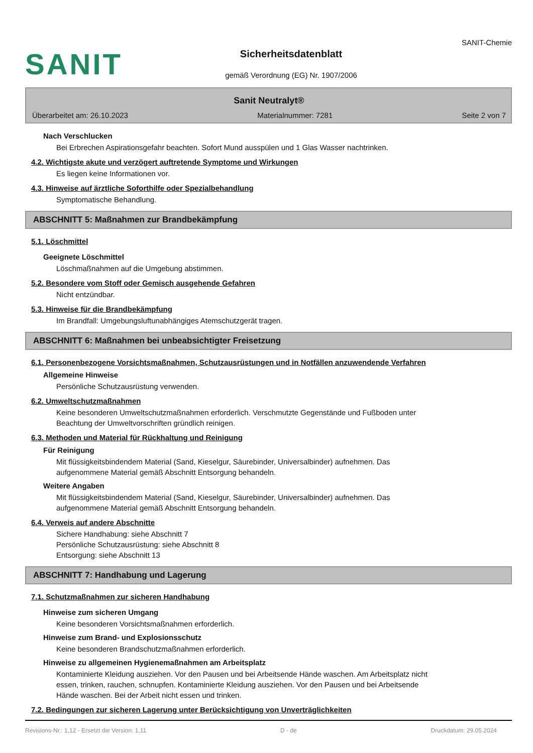SANIT
Sicherheitsdatenblatt
gemäß Verordnung (EG) Nr. 1907/2006
SANIT-Chemie
Sanit Neutralyt®
Überarbeitet am: 26.10.2023 Materialnummer: 7281 Seite 2 von 7
Nach Verschlucken
Bei Erbrechen Aspirationsgefahr beachten. Sofort Mund ausspülen und 1 Glas Wasser nachtrinken.
4.2. Wichtigste akute und verzögert auftretende Symptome und Wirkungen
Es liegen keine Informationen vor.
4.3. Hinweise auf ärztliche Soforthilfe oder Spezialbehandlung
Symptomatische Behandlung.
ABSCHNITT 5: Maßnahmen zur Brandbekämpfung
5.1. Löschmittel
Geeignete Löschmittel
Löschmaßnahmen auf die Umgebung abstimmen.
5.2. Besondere vom Stoff oder Gemisch ausgehende Gefahren
Nicht entzündbar.
5.3. Hinweise für die Brandbekämpfung
Im Brandfall: Umgebungsluftunabhängiges Atemschutzgerät tragen.
ABSCHNITT 6: Maßnahmen bei unbeabsichtigter Freisetzung
6.1. Personenbezogene Vorsichtsmaßnahmen, Schutzausrüstungen und in Notfällen anzuwendende Verfahren
Allgemeine Hinweise
Persönliche Schutzausrüstung verwenden.
6.2. Umweltschutzmaßnahmen
Keine besonderen Umweltschutzmaßnahmen erforderlich. Verschmutzte Gegenstände und Fußboden unter
Beachtung der Umweltvorschriften gründlich reinigen.
6.3. Methoden und Material für Rückhaltung und Reinigung
Für Reinigung
Mit flüssigkeitsbindendem Material (Sand, Kieselgur, Säurebinder, Universalbinder) aufnehmen. Das
aufgenommene Material gemäß Abschnitt Entsorgung behandeln.
Weitere Angaben
Mit flüssigkeitsbindendem Material (Sand, Kieselgur, Säurebinder, Universalbinder) aufnehmen. Das
aufgenommene Material gemäß Abschnitt Entsorgung behandeln.
6.4. Verweis auf andere Abschnitte
Sichere Handhabung: siehe Abschnitt 7
Persönliche Schutzausrüstung: siehe Abschnitt 8
Entsorgung: siehe Abschnitt 13
ABSCHNITT 7: Handhabung und Lagerung
7.1. Schutzmaßnahmen zur sicheren Handhabung
Hinweise zum sicheren Umgang
Keine besonderen Vorsichtsmaßnahmen erforderlich.
Hinweise zum Brand- und Explosionsschutz
Keine besonderen Brandschutzmaßnahmen erforderlich.
Hinweise zu allgemeinen Hygienemaßnahmen am Arbeitsplatz
Kontaminierte Kleidung ausziehen. Vor den Pausen und bei Arbeitsende Hände waschen. Am Arbeitsplatz nicht
essen, trinken, rauchen, schnupfen. Kontaminierte Kleidung ausziehen. Vor den Pausen und bei Arbeitsende
Hände waschen. Bei der Arbeit nicht essen und trinken.
7.2. Bedingungen zur sicheren Lagerung unter Berücksichtigung von Unverträglichkeiten
Revisions-Nr.: 1,12 - Ersetzt die Version: 1,11 D - de Druckdatum: 29.05.2024